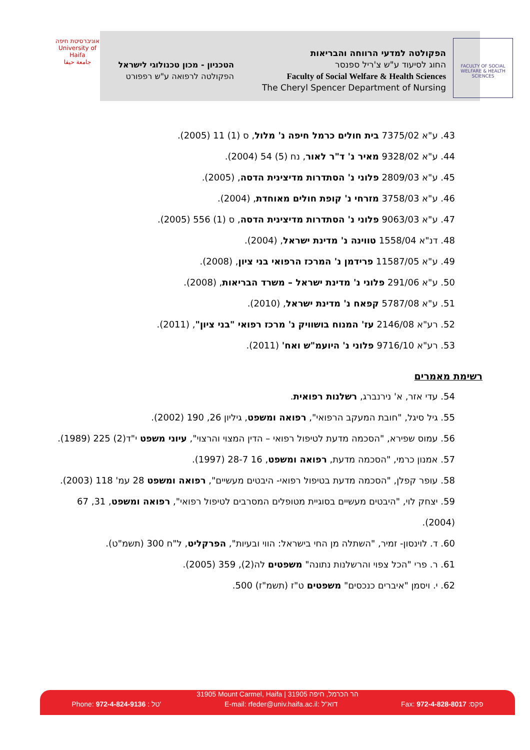אוניברסיטת חיפה
University of Haifa
جامعة حيفا
הפקולטה למדעי הרווחה והבריאות
החוג לסיעוד ע"ש צ'ריל ספנסר
Faculty of Social Welfare & Health Sciences
The Cheryl Spencer Department of Nursing
הטכניון - מכון טכנולוגי לישראל
הפקולטה לרפואה ע"ש רפפורט
FACULTY OF SOCIAL WELFARE & HEALTH SCIENCES
43. ע"א 7375/02 בית חולים כרמל חיפה נ' מלול, ס (1) 11 (2005).
44. ע"א 9328/02 מאיר נ' ד"ר לאור, נח (5) 54 (2004).
45. ע"א 2809/03 פלוני נ' הסתדרות מדיצינית הדסה, (2005).
46. ע"א 3758/03 מזרחי נ' קופת חולים מאוחדת, (2004).
47. ע"א 9063/03 פלוני נ' הסתדרות מדיצינית הדסה, ס (1) 556 (2005).
48. דנ"א 1558/04 טווינה נ' מדינת ישראל, (2004).
49. ע"א 11587/05 פרידמן נ' המרכז הרפואי בני ציון, (2008).
50. ע"א 291/06 פלוני נ' מדינת ישראל – משרד הבריאות, (2008).
51. ע"א 5787/08 קפאח נ' מדינת ישראל, (2010).
52. רע"א 2146/08 עז' המנוח בושוויק נ' מרכז רפואי "בני ציון", (2011).
53. רע"א 9716/10 פלוני נ' היועמ"ש ואח' (2011).
רשימת מאמרים
54. עדי אזר, א' נירנברג, רשלנות רפואית.
55. גיל סיגל, "חובת המעקב הרפואי", רפואה ומשפט, גיליון 26, 190 (2002).
56. עמוס שפירא, "הסכמה מדעת לטיפול רפואי – הדין המצוי והרצוי", עיוני משפט י"ד(2) 225 (1989).
57. אמנון כרמי, "הסכמה מדעת, רפואה ומשפט, 16 28-7 (1997).
58. עופר קפלן, "הסכמה מדעת בטיפול רפואי- היבטים מעשיים", רפואה ומשפט 28 עמ' 118 (2003).
59. יצחק לוי, "היבטים מעשיים בסוגיית מטופלים המסרבים לטיפול רפואי", רפואה ומשפט, 31, 67 (2004).
60. ד. לוינסון- זמיר, "השתלה מן החי בישראל: הווי ובעיות", הפרקליט, ל"ח 300 (תשמ"ט).
61. ר. פרי "הכל צפוי והרשלנות נתונה" משפטים לה(2), 359 (2005).
62. י. ויסמן "איברים כנכסים" משפטים ט"ז (תשמ"ז) 500.
31905 Mount Carmel, Haifa | הר הכרמל, חיפה 31905
Phone: 972-4-824-9136 : טל' E-mail: rfeder@univ.haifa.ac.il: דוא"ל Fax: 972-4-828-8017 :פקס